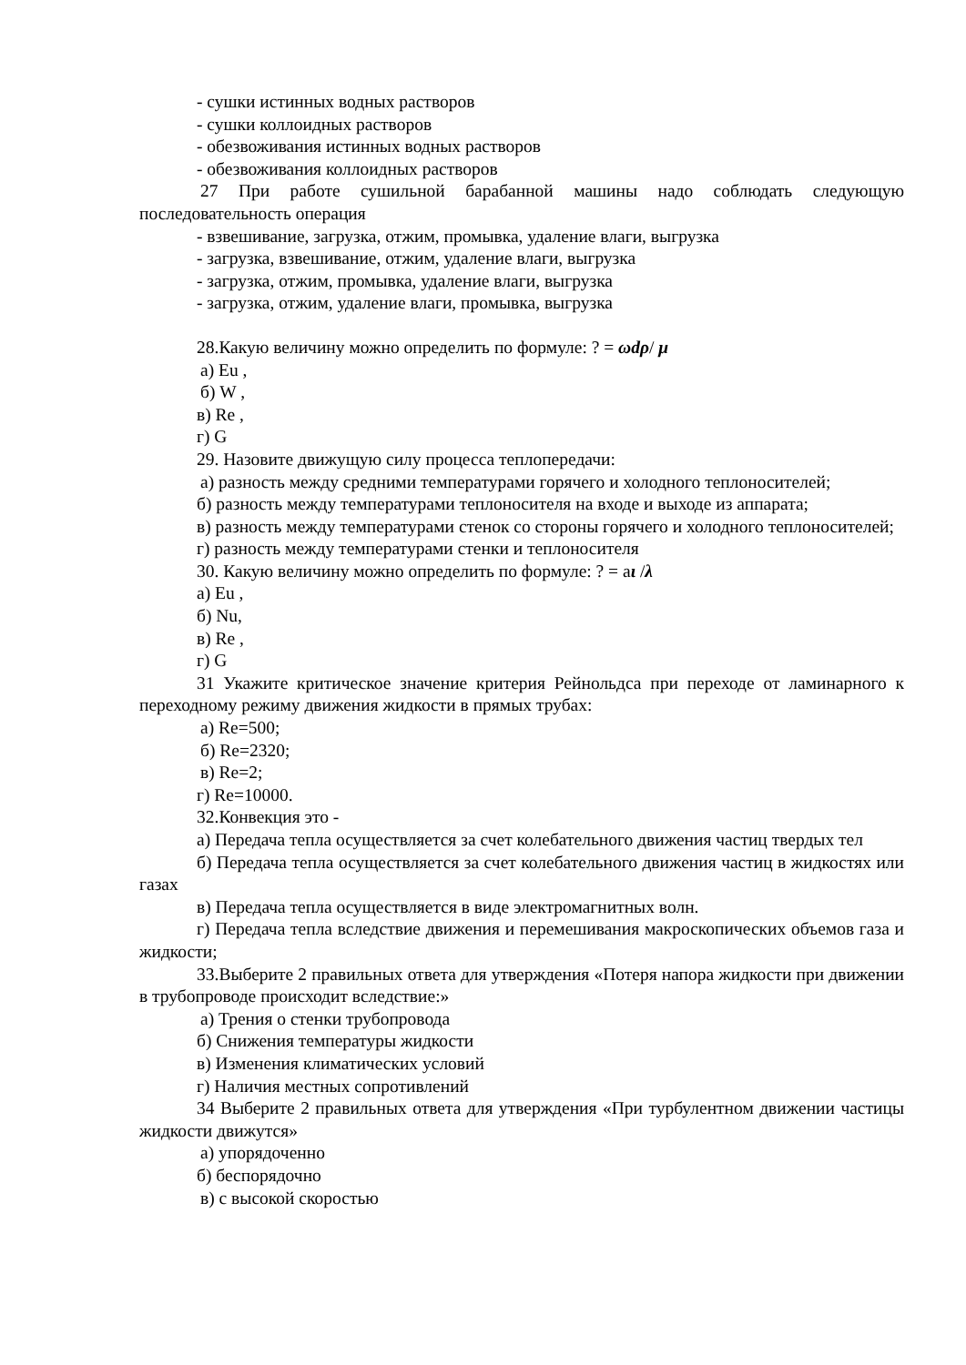- сушки истинных водных растворов
- сушки коллоидных растворов
- обезвоживания истинных водных растворов
- обезвоживания коллоидных растворов
27 При работе сушильной барабанной машины надо соблюдать следующую последовательность операция
- взвешивание, загрузка, отжим, промывка, удаление влаги, выгрузка
- загрузка, взвешивание, отжим, удаление влаги, выгрузка
- загрузка, отжим, промывка, удаление влаги, выгрузка
- загрузка, отжим, удаление влаги, промывка, выгрузка
28.Какую величину можно определить по формуле: ? = ωdρ/ μ
а) Eu ,
б) W ,
в) Re ,
г) G
29. Назовите движущую силу процесса теплопередачи:
а) разность между средними температурами горячего и холодного теплоносителей;
б) разность между температурами теплоносителя на входе и выходе из аппарата;
в) разность между температурами стенок со стороны горячего и холодного теплоносителей;
г) разность между температурами стенки и теплоносителя
30. Какую величину можно определить по формуле: ? = aι /λ
а) Eu ,
б) Nu,
в) Re ,
г) G
31 Укажите критическое значение критерия Рейнольдса при переходе от ламинарного к переходному режиму движения жидкости в прямых трубах:
а) Re=500;
б) Re=2320;
в) Re=2;
г) Re=10000.
32.Конвекция это -
а) Передача тепла осуществляется за счет колебательного движения частиц твердых тел
б) Передача тепла осуществляется за счет колебательного движения частиц в жидкостях или газах
в) Передача тепла осуществляется в виде электромагнитных волн.
г) Передача тепла вследствие движения и перемешивания макроскопических объемов газа и жидкости;
33.Выберите 2 правильных ответа для утверждения «Потеря напора жидкости при движении в трубопроводе происходит вследствие:»
а) Трения о стенки трубопровода
б) Снижения температуры жидкости
в) Изменения климатических условий
г) Наличия местных сопротивлений
34 Выберите 2 правильных ответа для утверждения «При турбулентном движении частицы жидкости движутся»
а) упорядоченно
б) беспорядочно
в) с высокой скоростью